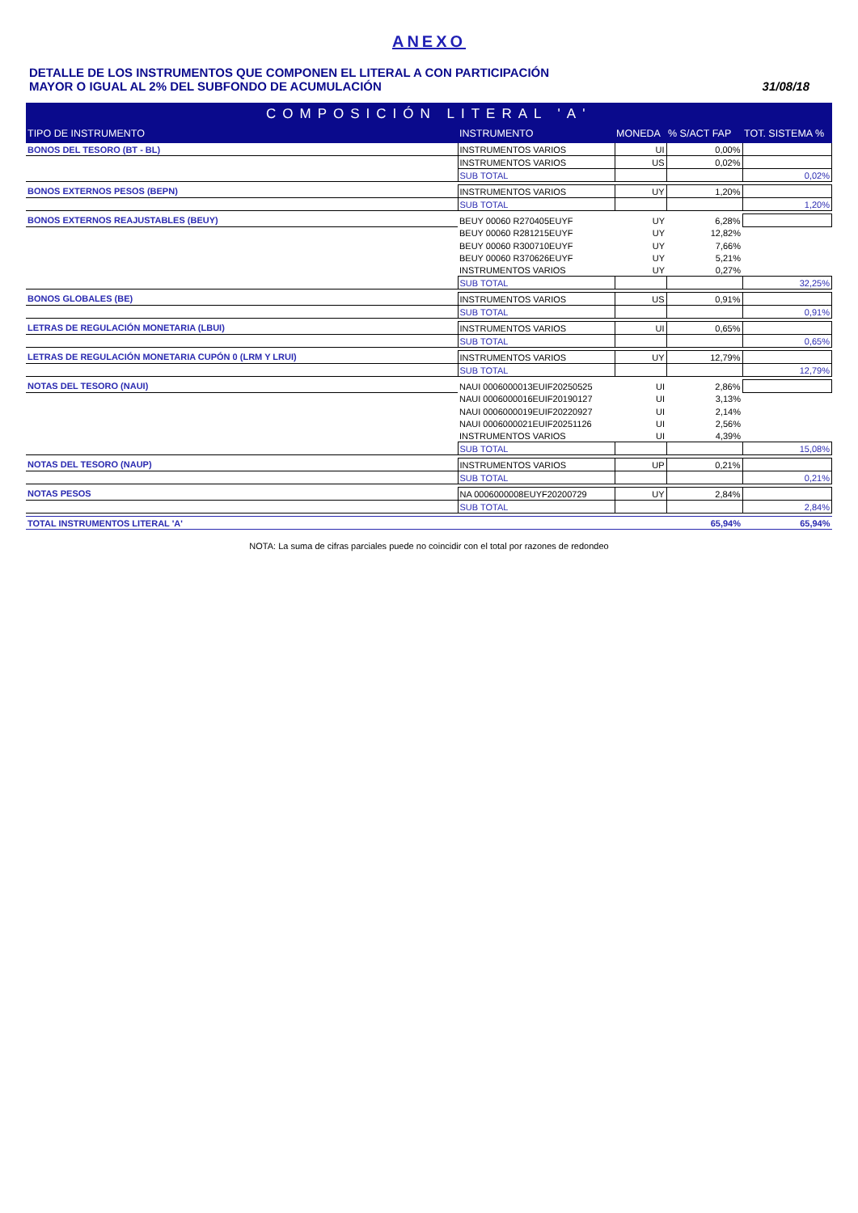ANEXO
DETALLE DE LOS INSTRUMENTOS QUE COMPONEN EL LITERAL A CON PARTICIPACIÓN
MAYOR O IGUAL AL 2% DEL SUBFONDO DE ACUMULACIÓN
31/08/18
| COMPOSICIÓN LITERAL 'A' | | | | |
| TIPO DE INSTRUMENTO | INSTRUMENTO | MONEDA | % S/ACT FAP | TOT. SISTEMA % |
| BONOS DEL TESORO (BT - BL) | INSTRUMENTOS VARIOS | UI | 0,00% | |
| | INSTRUMENTOS VARIOS | US | 0,02% | |
| | SUB TOTAL | | | 0,02% |
| BONOS EXTERNOS PESOS (BEPN) | INSTRUMENTOS VARIOS | UY | 1,20% | |
| | SUB TOTAL | | | 1,20% |
| BONOS EXTERNOS REAJUSTABLES (BEUY) | BEUY 00060 R270405EUYF | UY | 6,28% | |
| | BEUY 00060 R281215EUYF | UY | 12,82% | |
| | BEUY 00060 R300710EUYF | UY | 7,66% | |
| | BEUY 00060 R370626EUYF | UY | 5,21% | |
| | INSTRUMENTOS VARIOS | UY | 0,27% | |
| | SUB TOTAL | | | 32,25% |
| BONOS GLOBALES (BE) | INSTRUMENTOS VARIOS | US | 0,91% | |
| | SUB TOTAL | | | 0,91% |
| LETRAS DE REGULACIÓN MONETARIA (LBUI) | INSTRUMENTOS VARIOS | UI | 0,65% | |
| | SUB TOTAL | | | 0,65% |
| LETRAS DE REGULACIÓN MONETARIA CUPÓN 0 (LRM Y LRUI) | INSTRUMENTOS VARIOS | UY | 12,79% | |
| | SUB TOTAL | | | 12,79% |
| NOTAS DEL TESORO (NAUI) | NAUI 0006000013EUIF20250525 | UI | 2,86% | |
| | NAUI 0006000016EUIF20190127 | UI | 3,13% | |
| | NAUI 0006000019EUIF20220927 | UI | 2,14% | |
| | NAUI 0006000021EUIF20251126 | UI | 2,56% | |
| | INSTRUMENTOS VARIOS | UI | 4,39% | |
| | SUB TOTAL | | | 15,08% |
| NOTAS DEL TESORO (NAUP) | INSTRUMENTOS VARIOS | UP | 0,21% | |
| | SUB TOTAL | | | 0,21% |
| NOTAS PESOS | NA 0006000008EUYF20200729 | UY | 2,84% | |
| | SUB TOTAL | | | 2,84% |
| TOTAL INSTRUMENTOS LITERAL 'A' | | | 65,94% | 65,94% |
NOTA: La suma de cifras parciales puede no coincidir con el total por razones de redondeo